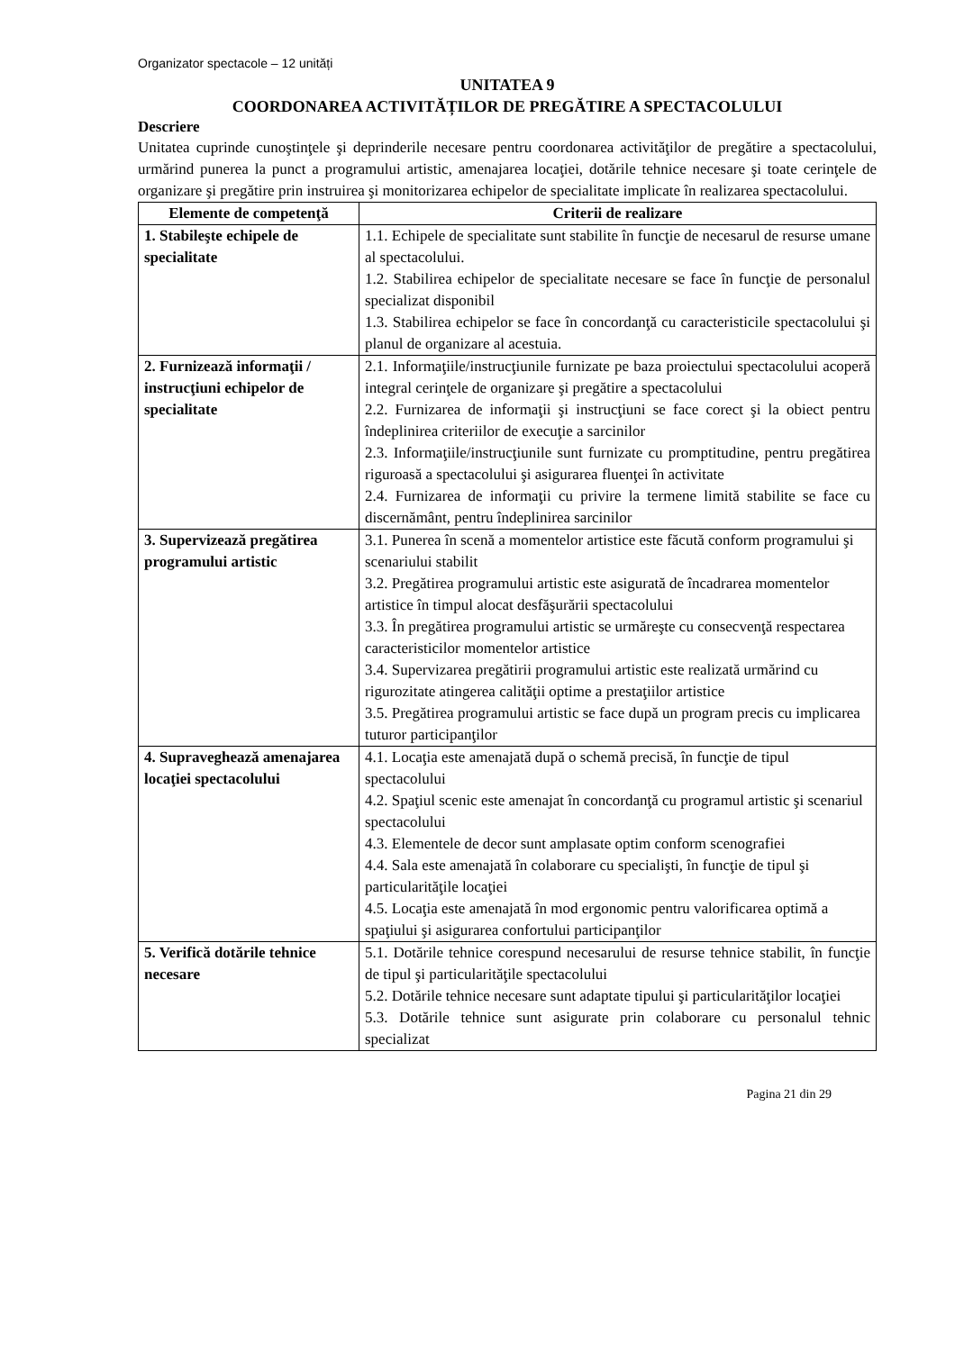Organizator spectacole – 12 unități
UNITATEA 9
COORDONAREA ACTIVITĂȚILOR DE PREGĂTIRE A SPECTACOLULUI
Descriere
Unitatea cuprinde cunoştinţele şi deprinderile necesare pentru coordonarea activităţilor de pregătire a spectacolului, urmărind punerea la punct a programului artistic, amenajarea locaţiei, dotările tehnice necesare şi toate cerinţele de organizare şi pregătire prin instruirea şi monitorizarea echipelor de specialitate implicate în realizarea spectacolului.
| Elemente de competenţă | Criterii de realizare |
| --- | --- |
| 1. Stabileşte echipele de specialitate | 1.1. Echipele de specialitate sunt stabilite în funcţie de necesarul de resurse umane al spectacolului. 1.2. Stabilirea echipelor de specialitate necesare se face în funcţie de personalul specializat disponibil 1.3. Stabilirea echipelor se face în concordanţă cu caracteristicile spectacolului şi planul de organizare al acestuia. |
| 2. Furnizează informaţii / instrucţiuni echipelor de specialitate | 2.1. Informaţiile/instrucţiunile furnizate pe baza proiectului spectacolului acoperă integral cerinţele de organizare şi pregătire a spectacolului 2.2. Furnizarea de informaţii şi instrucţiuni se face corect şi la obiect pentru îndeplinirea criteriilor de execuţie a sarcinilor 2.3. Informaţiile/instrucţiunile sunt furnizate cu promptitudine, pentru pregătirea riguroasă a spectacolului şi asigurarea fluenţei în activitate 2.4. Furnizarea de informaţii cu privire la termene limită stabilite se face cu discernământ, pentru îndeplinirea sarcinilor |
| 3. Supervizează pregătirea programului artistic | 3.1. Punerea în scenă a momentelor artistice este făcută conform programului şi scenariului stabilit 3.2. Pregătirea programului artistic este asigurată de încadrarea momentelor artistice în timpul alocat desfăşurării spectacolului 3.3. În pregătirea programului artistic se urmăreşte cu consecvenţă respectarea caracteristicilor momentelor artistice 3.4. Supervizarea pregătirii programului artistic este realizată urmărind cu rigurozitate atingerea calităţii optime a prestaţiilor artistice 3.5. Pregătirea programului artistic se face după un program precis cu implicarea tuturor participanţilor |
| 4. Supraveghează amenajarea locaţiei spectacolului | 4.1. Locaţia este amenajată după o schemă precisă, în funcţie de tipul spectacolului 4.2. Spaţiul scenic este amenajat în concordanţă cu programul artistic şi scenariul spectacolului 4.3. Elementele de decor sunt amplasate optim conform scenografiei 4.4. Sala este amenajată în colaborare cu specialişti, în funcţie de tipul şi particularităţile locaţiei 4.5. Locaţia este amenajată în mod ergonomic pentru valorificarea optimă a spaţiului şi asigurarea confortului participanţilor |
| 5. Verifică dotările tehnice necesare | 5.1. Dotările tehnice corespund necesarului de resurse tehnice stabilit, în funcţie de tipul şi particularităţile spectacolului 5.2. Dotările tehnice necesare sunt adaptate tipului şi particularităţilor locaţiei 5.3. Dotările tehnice sunt asigurate prin colaborare cu personalul tehnic specializat |
Pagina 21 din 29